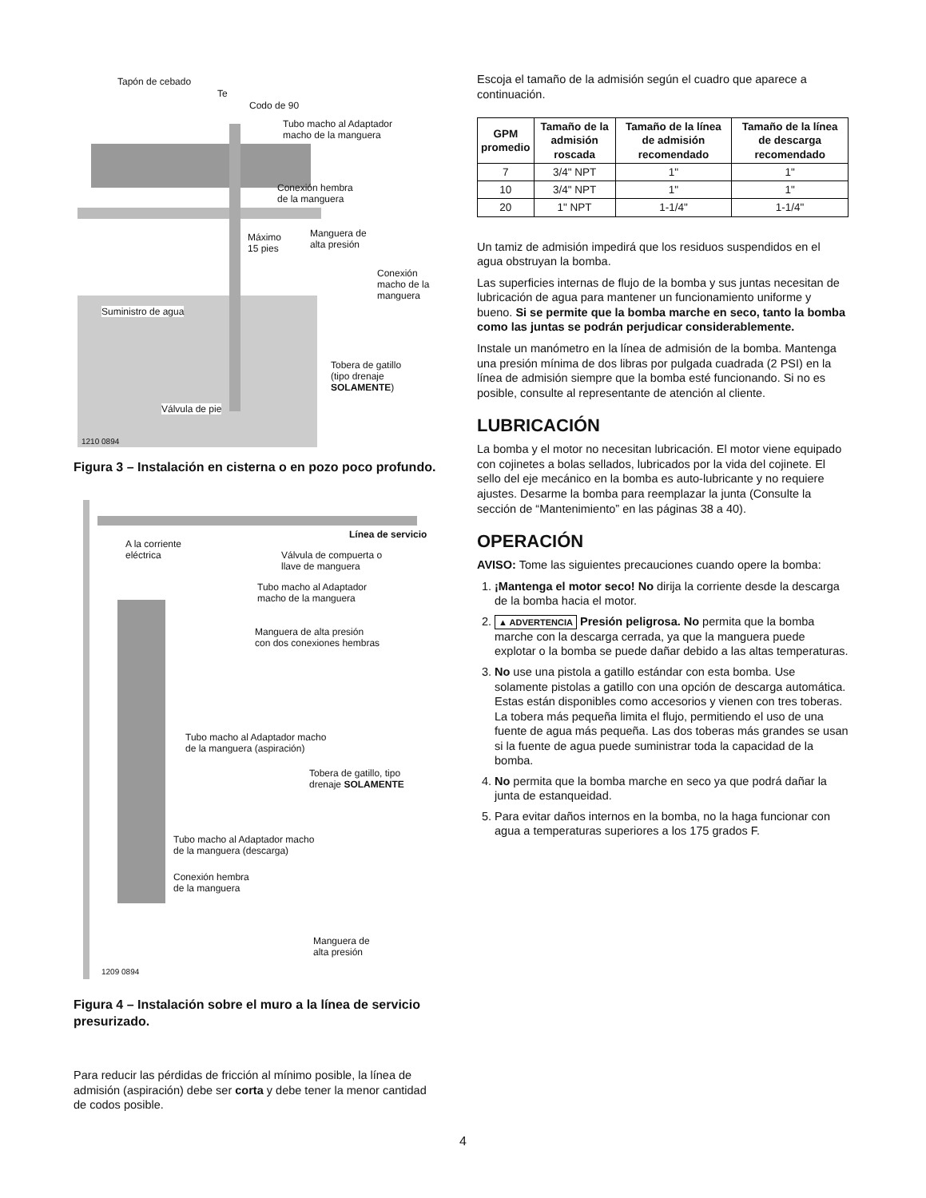Tapón de cebado
Te
Codo de 90
Tubo macho al Adaptador
macho de la manguera
Conexión hembra
de la manguera
Máximo
15 pies
Manguera de
alta presión
Conexión
macho de la
manguera
Suministro de agua
Tobera de gatillo
(tipo drenaje
SOLAMENTE)
Válvula de pie
1210 0894
Figura 3 – Instalación en cisterna o en pozo poco profundo.
Línea de servicio
A la corriente
eléctrica Válvula de compuerta o
llave de manguera
Tubo macho al Adaptador
macho de la manguera
Manguera de alta presión
con dos conexiones hembras
Tubo macho al Adaptador macho
de la manguera (aspiración)
Tobera de gatillo, tipo
drenaje SOLAMENTE
Tubo macho al Adaptador macho
de la manguera (descarga)
Conexión hembra
de la manguera
Manguera de
alta presión
1209 0894
Figura 4 – Instalación sobre el muro a la línea de servicio presurizado.
Para reducir las pérdidas de fricción al mínimo posible, la línea de admisión (aspiración) debe ser corta y debe tener la menor cantidad de codos posible.
Escoja el tamaño de la admisión según el cuadro que aparece a continuación.
| GPM promedio | Tamaño de la admisión roscada | Tamaño de la línea de admisión recomendado | Tamaño de la línea de descarga recomendado |
| --- | --- | --- | --- |
| 7 | 3/4" NPT | 1" | 1" |
| 10 | 3/4" NPT | 1" | 1" |
| 20 | 1" NPT | 1-1/4" | 1-1/4" |
Un tamiz de admisión impedirá que los residuos suspendidos en el agua obstruyan la bomba.
Las superficies internas de flujo de la bomba y sus juntas necesitan de lubricación de agua para mantener un funcionamiento uniforme y bueno. Si se permite que la bomba marche en seco, tanto la bomba como las juntas se podrán perjudicar considerablemente.
Instale un manómetro en la línea de admisión de la bomba. Mantenga una presión mínima de dos libras por pulgada cuadrada (2 PSI) en la línea de admisión siempre que la bomba esté funcionando. Si no es posible, consulte al representante de atención al cliente.
LUBRICACIÓN
La bomba y el motor no necesitan lubricación. El motor viene equipado con cojinetes a bolas sellados, lubricados por la vida del cojinete. El sello del eje mecánico en la bomba es auto-lubricante y no requiere ajustes. Desarme la bomba para reemplazar la junta (Consulte la sección de “Mantenimiento” en las páginas 38 a 40).
OPERACIÓN
AVISO: Tome las siguientes precauciones cuando opere la bomba:
1. ¡Mantenga el motor seco! No dirija la corriente desde la descarga de la bomba hacia el motor.
2. ▲ ADVERTENCIA Presión peligrosa. No permita que la bomba marche con la descarga cerrada, ya que la manguera puede explotar o la bomba se puede dañar debido a las altas temperaturas.
3. No use una pistola a gatillo estándar con esta bomba. Use solamente pistolas a gatillo con una opción de descarga automática. Estas están disponibles como accesorios y vienen con tres toberas. La tobera más pequeña limita el flujo, permitiendo el uso de una fuente de agua más pequeña. Las dos toberas más grandes se usan si la fuente de agua puede suministrar toda la capacidad de la bomba.
4. No permita que la bomba marche en seco ya que podrá dañar la junta de estanqueidad.
5. Para evitar daños internos en la bomba, no la haga funcionar con agua a temperaturas superiores a los 175 grados F.
4